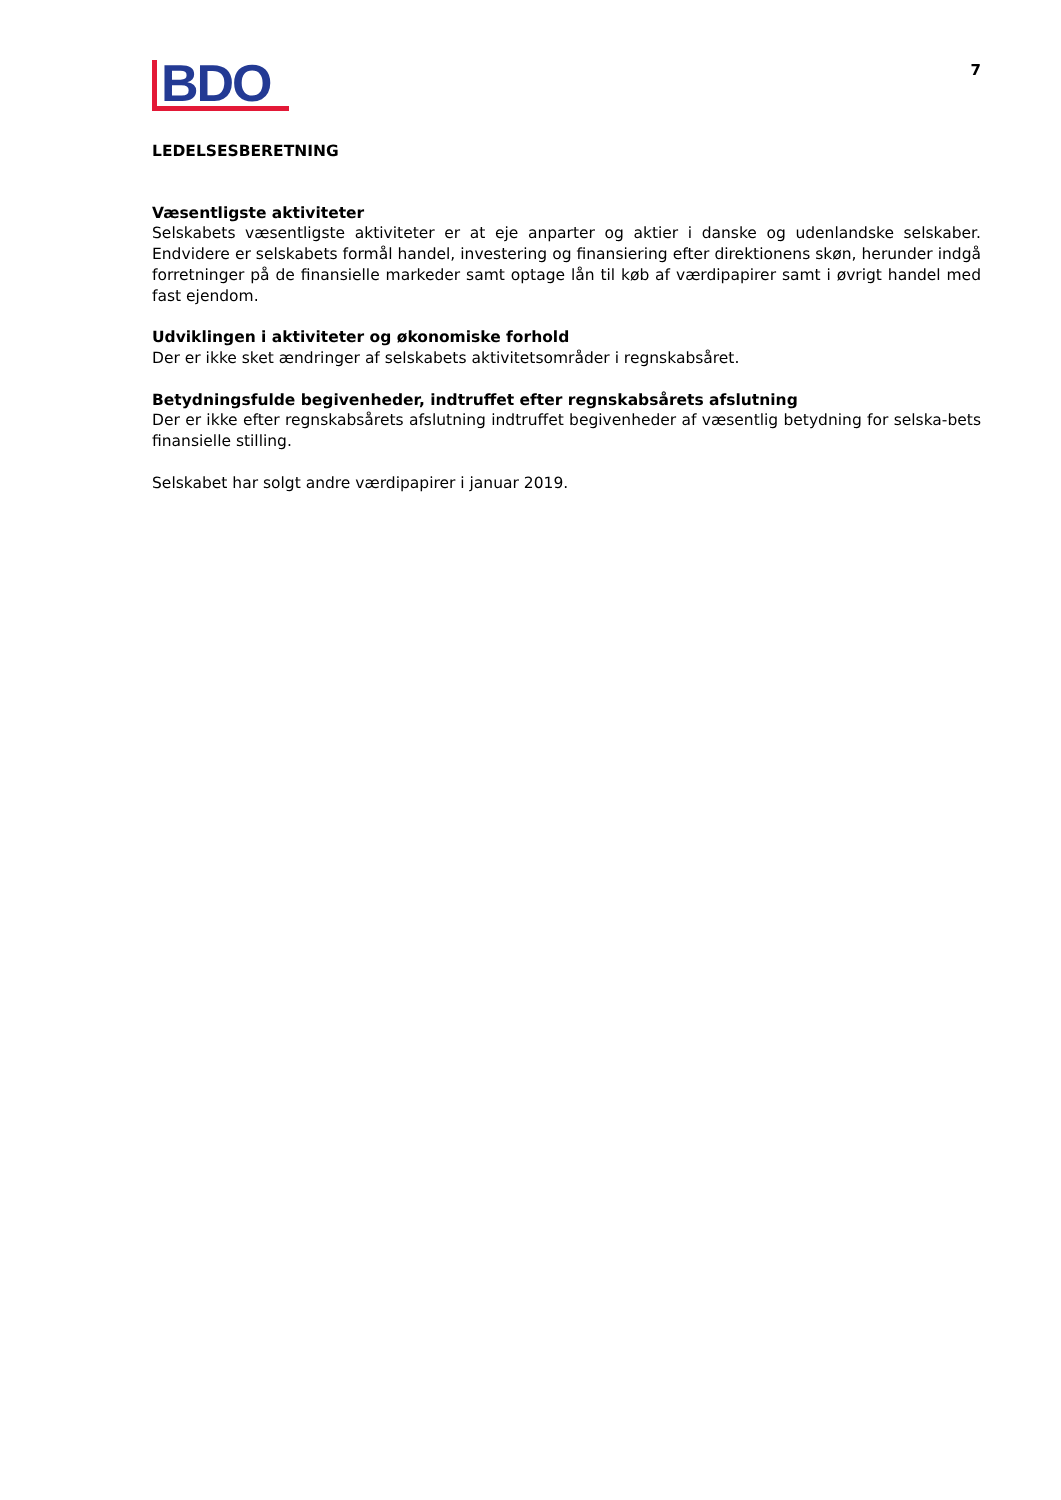BDO
7
LEDELSESBERETNING
Væsentligste aktiviteter
Selskabets væsentligste aktiviteter er at eje anparter og aktier i danske og udenlandske selskaber. Endvidere er selskabets formål handel, investering og finansiering efter direktionens skøn, herunder indgå forretninger på de finansielle markeder samt optage lån til køb af værdipapirer samt i øvrigt handel med fast ejendom.
Udviklingen i aktiviteter og økonomiske forhold
Der er ikke sket ændringer af selskabets aktivitetsområder i regnskabsåret.
Betydningsfulde begivenheder, indtruffet efter regnskabsårets afslutning
Der er ikke efter regnskabsårets afslutning indtruffet begivenheder af væsentlig betydning for selska-bets finansielle stilling.
Selskabet har solgt andre værdipapirer i januar 2019.